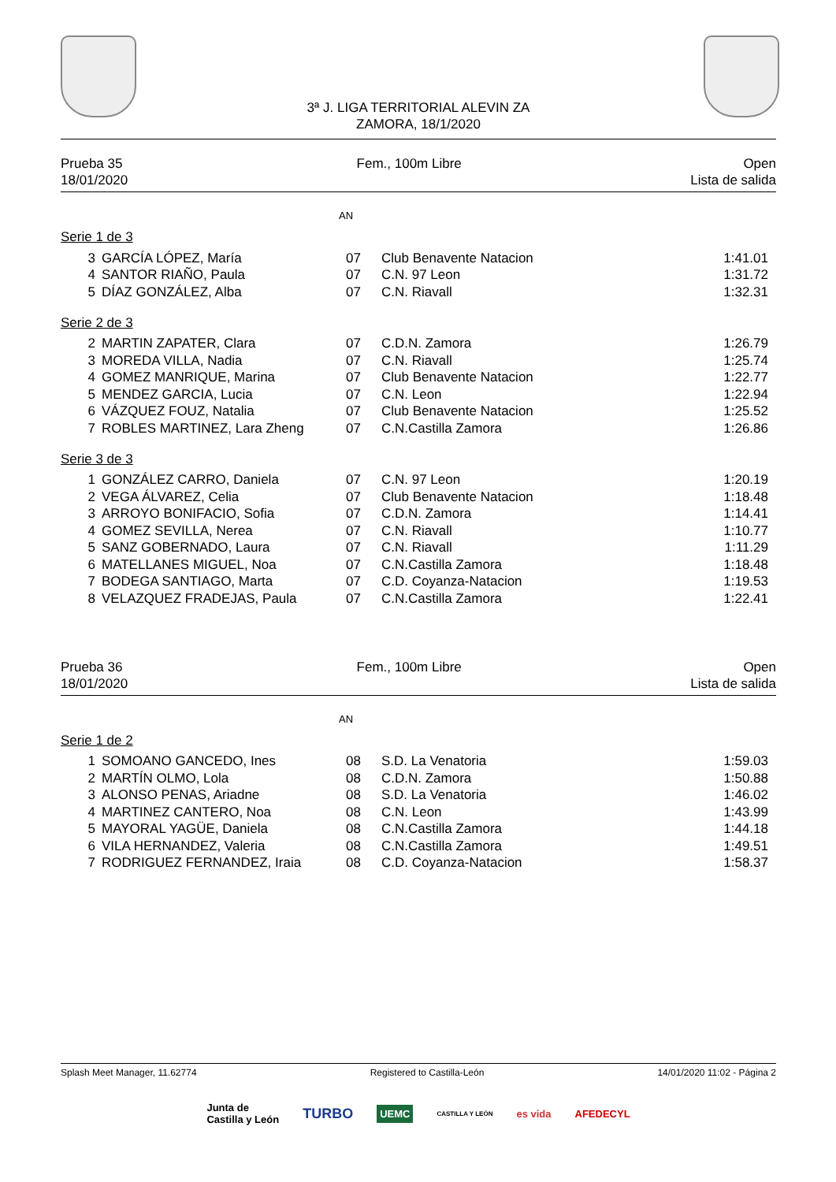3ª J. LIGA TERRITORIAL ALEVIN ZA
ZAMORA, 18/1/2020
Prueba 35
18/01/2020
Fem., 100m Libre Open
Lista de salida
AN
Serie 1 de 3
| 3 | GARCÍA LÓPEZ, María | 07 | Club Benavente Natacion | 1:41.01 |
| 4 | SANTOR RIAÑO, Paula | 07 | C.N. 97 Leon | 1:31.72 |
| 5 | DÍAZ GONZÁLEZ, Alba | 07 | C.N. Riavall | 1:32.31 |
Serie 2 de 3
| 2 | MARTIN ZAPATER, Clara | 07 | C.D.N. Zamora | 1:26.79 |
| 3 | MOREDA VILLA, Nadia | 07 | C.N. Riavall | 1:25.74 |
| 4 | GOMEZ MANRIQUE, Marina | 07 | Club Benavente Natacion | 1:22.77 |
| 5 | MENDEZ GARCIA, Lucia | 07 | C.N. Leon | 1:22.94 |
| 6 | VÁZQUEZ FOUZ, Natalia | 07 | Club Benavente Natacion | 1:25.52 |
| 7 | ROBLES MARTINEZ, Lara Zheng | 07 | C.N.Castilla Zamora | 1:26.86 |
Serie 3 de 3
| 1 | GONZÁLEZ CARRO, Daniela | 07 | C.N. 97 Leon | 1:20.19 |
| 2 | VEGA ÁLVAREZ, Celia | 07 | Club Benavente Natacion | 1:18.48 |
| 3 | ARROYO BONIFACIO, Sofia | 07 | C.D.N. Zamora | 1:14.41 |
| 4 | GOMEZ SEVILLA, Nerea | 07 | C.N. Riavall | 1:10.77 |
| 5 | SANZ GOBERNADO, Laura | 07 | C.N. Riavall | 1:11.29 |
| 6 | MATELLANES MIGUEL, Noa | 07 | C.N.Castilla Zamora | 1:18.48 |
| 7 | BODEGA SANTIAGO, Marta | 07 | C.D. Coyanza-Natacion | 1:19.53 |
| 8 | VELAZQUEZ FRADEJAS, Paula | 07 | C.N.Castilla Zamora | 1:22.41 |
Prueba 36
18/01/2020
Fem., 100m Libre Open
Lista de salida
AN
Serie 1 de 2
| 1 | SOMOANO GANCEDO, Ines | 08 | S.D. La Venatoria | 1:59.03 |
| 2 | MARTÍN OLMO, Lola | 08 | C.D.N. Zamora | 1:50.88 |
| 3 | ALONSO PENAS, Ariadne | 08 | S.D. La Venatoria | 1:46.02 |
| 4 | MARTINEZ CANTERO, Noa | 08 | C.N. Leon | 1:43.99 |
| 5 | MAYORAL YAGÜE, Daniela | 08 | C.N.Castilla Zamora | 1:44.18 |
| 6 | VILA HERNANDEZ, Valeria | 08 | C.N.Castilla Zamora | 1:49.51 |
| 7 | RODRIGUEZ FERNANDEZ, Iraia | 08 | C.D. Coyanza-Natacion | 1:58.37 |
Splash Meet Manager, 11.62774 Registered to Castilla-León 14/01/2020 11:02 - Página 2
Junta de
Castilla y León
TURBO
UEMC
CASTILLA Y LEÓN
es vida AFEDECYL